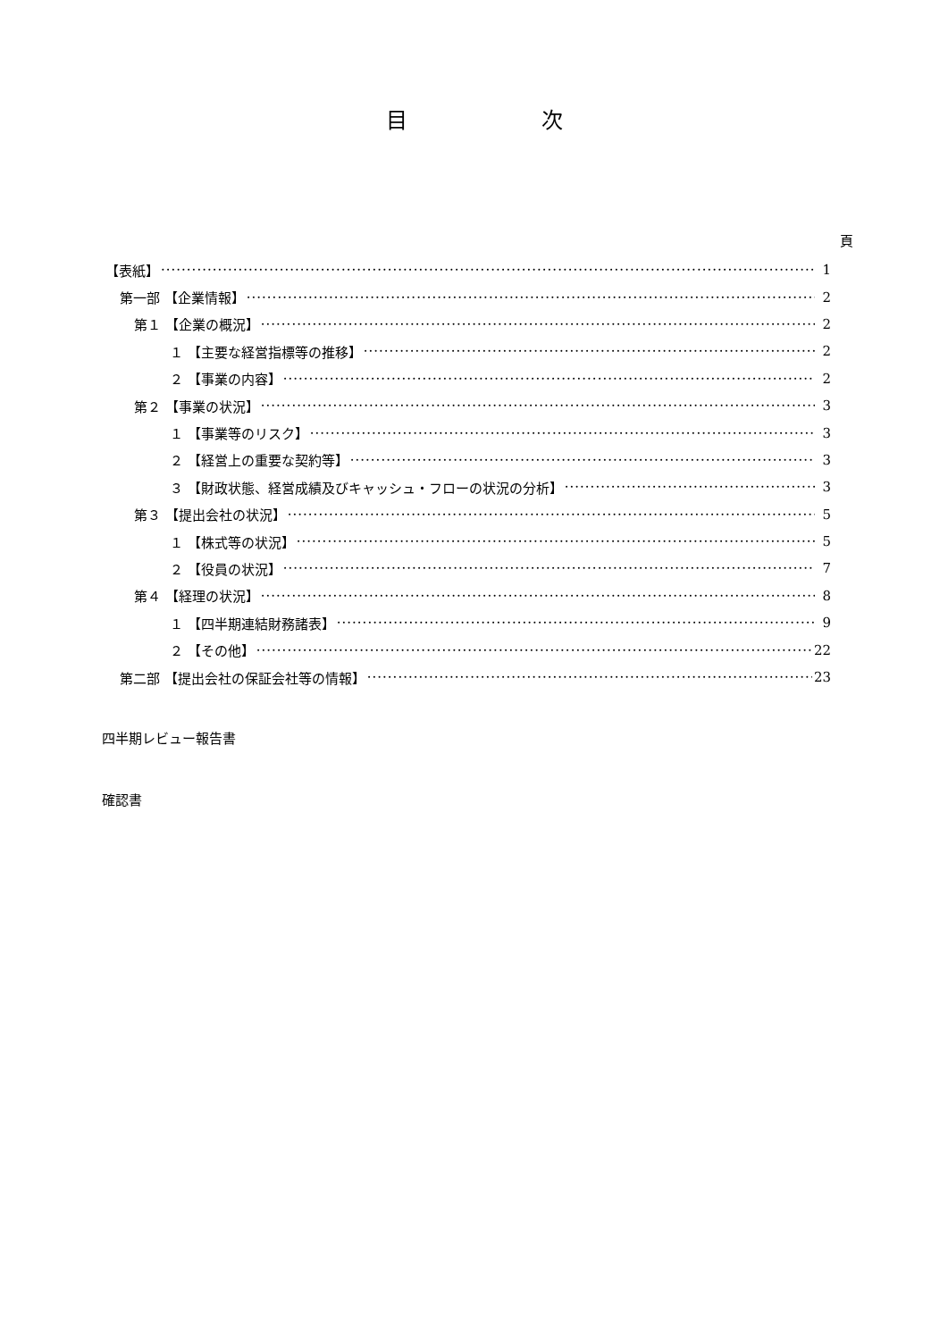目 次
頁
【表紙】 1
第一部 【企業情報】 2
第１ 【企業の概況】 2
１ 【主要な経営指標等の推移】 2
２ 【事業の内容】 2
第２ 【事業の状況】 3
１ 【事業等のリスク】 3
２ 【経営上の重要な契約等】 3
３ 【財政状態、経営成績及びキャッシュ・フローの状況の分析】 3
第３ 【提出会社の状況】 5
１ 【株式等の状況】 5
２ 【役員の状況】 7
第４ 【経理の状況】 8
１ 【四半期連結財務諸表】 9
２ 【その他】 22
第二部 【提出会社の保証会社等の情報】 23
四半期レビュー報告書
確認書